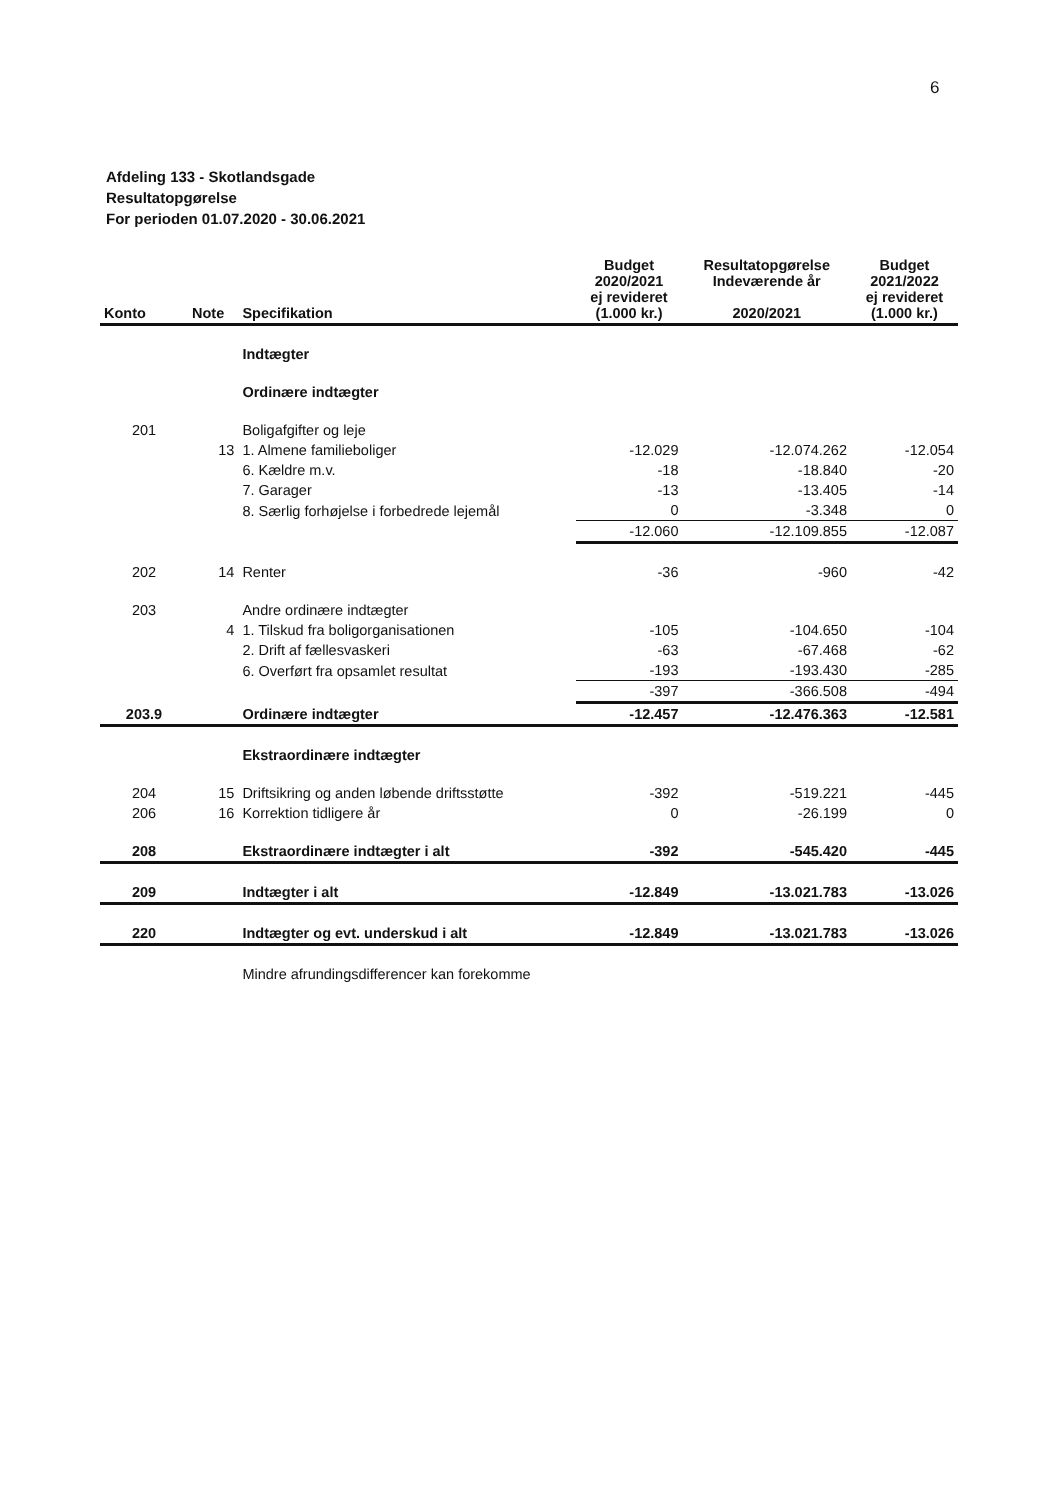6
Afdeling 133 - Skotlandsgade
Resultatopgørelse
For perioden 01.07.2020 - 30.06.2021
| Konto | Note | Specifikation | Budget 2020/2021 ej revideret (1.000 kr.) | Resultatopgørelse Indeværende år 2020/2021 | Budget 2021/2022 ej revideret (1.000 kr.) |
| --- | --- | --- | --- | --- | --- |
| | | Indtægter | | | |
| | | Ordinære indtægter | | | |
| 201 | | Boligafgifter og leje | | | |
| | 13 | 1. Almene familieboliger | -12.029 | -12.074.262 | -12.054 |
| | | 6. Kældre m.v. | -18 | -18.840 | -20 |
| | | 7. Garager | -13 | -13.405 | -14 |
| | | 8. Særlig forhøjelse i forbedrede lejemål | 0 | -3.348 | 0 |
| | | | -12.060 | -12.109.855 | -12.087 |
| 202 | 14 | Renter | -36 | -960 | -42 |
| 203 | | Andre ordinære indtægter | | | |
| | 4 | 1. Tilskud fra boligorganisationen | -105 | -104.650 | -104 |
| | | 2. Drift af fællesvaskeri | -63 | -67.468 | -62 |
| | | 6. Overført fra opsamlet resultat | -193 | -193.430 | -285 |
| | | | -397 | -366.508 | -494 |
| 203.9 | | Ordinære indtægter | -12.457 | -12.476.363 | -12.581 |
| | | Ekstraordinære indtægter | | | |
| 204 | 15 | Driftsikring og anden løbende driftsstøtte | -392 | -519.221 | -445 |
| 206 | 16 | Korrektion tidligere år | 0 | -26.199 | 0 |
| 208 | | Ekstraordinære indtægter i alt | -392 | -545.420 | -445 |
| 209 | | Indtægter i alt | -12.849 | -13.021.783 | -13.026 |
| 220 | | Indtægter og evt. underskud i alt | -12.849 | -13.021.783 | -13.026 |
| | | Mindre afrundingsdifferencer kan forekomme | | | |